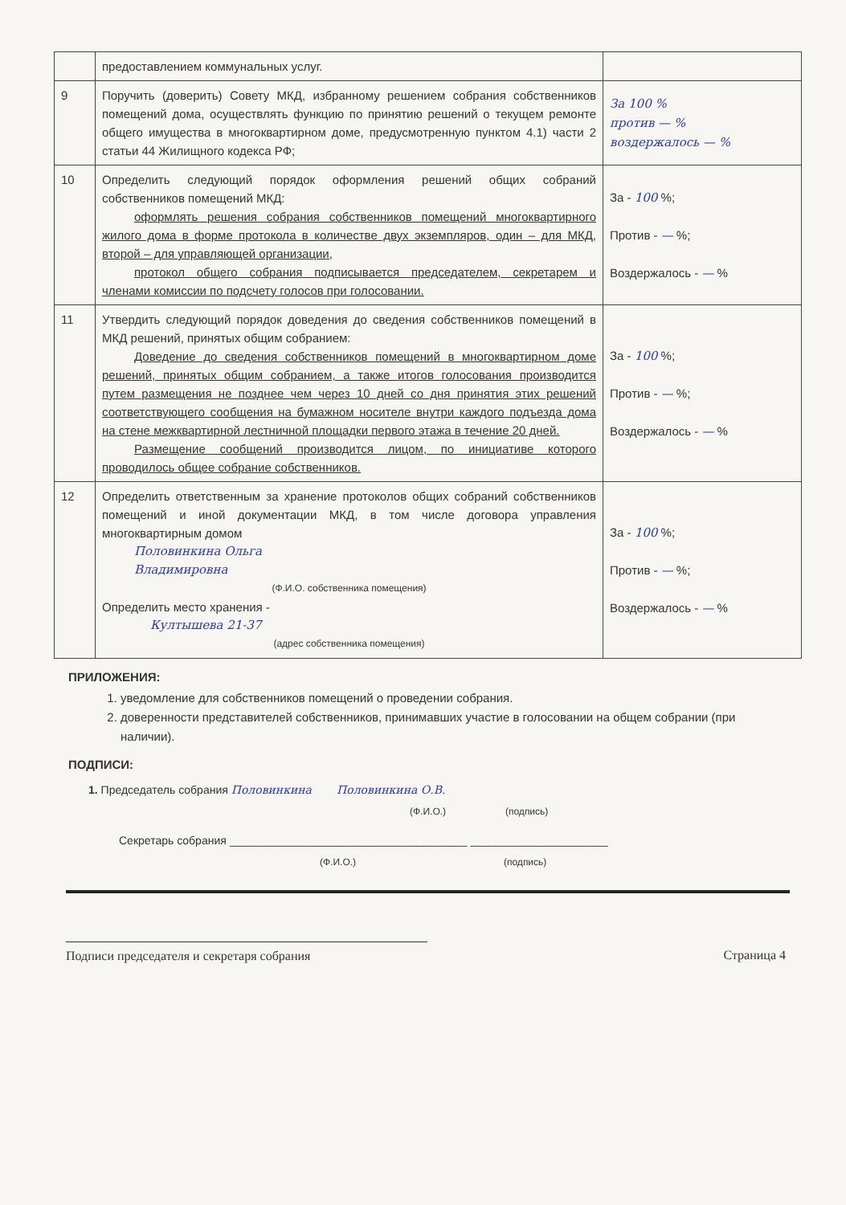| | предоставлением коммунальных услуг. | |
| 9 | Поручить (доверить) Совету МКД, избранному решением собрания собственников помещений дома, осуществлять функцию по принятию решений о текущем ремонте общего имущества в многоквартирном доме, предусмотренную пунктом 4.1) части 2 статьи 44 Жилищного кодекса РФ; | За 100 % против — % воздержалось — % |
| 10 | Определить следующий порядок оформления решений общих собраний собственников помещений МКД: оформлять решения собрания собственников помещений многоквартирного жилого дома в форме протокола в количестве двух экземпляров, один – для МКД, второй – для управляющей организации, протокол общего собрания подписывается председателем, секретарем и членами комиссии по подсчету голосов при голосовании. | За - 100 %; Против - — %; Воздержалось - — % |
| 11 | Утвердить следующий порядок доведения до сведения собственников помещений в МКД решений, принятых общим собранием: Доведение до сведения собственников помещений в многоквартирном доме решений, принятых общим собранием, а также итогов голосования производится путем размещения не позднее чем через 10 дней со дня принятия этих решений соответствующего сообщения на бумажном носителе внутри каждого подъезда дома на стене межквартирной лестничной площадки первого этажа в течение 20 дней. Размещение сообщений производится лицом, по инициативе которого проводилось общее собрание собственников. | За - 100 %; Против - — %; Воздержалось - — % |
| 12 | Определить ответственным за хранение протоколов общих собраний собственников помещений и иной документации МКД, в том числе договора управления многоквартирным домом Половинкина Ольга Владимировна (Ф.И.О. собственника помещения) Определить место хранения - Култышева 21-37 (адрес собственника помещения) | За - 100 %; Против - — %; Воздержалось - — % |
ПРИЛОЖЕНИЯ:
1. уведомление для собственников помещений о проведении собрания.
2. доверенности представителей собственников, принимавших участие в голосовании на общем собрании (при наличии).
ПОДПИСИ:
1. Председатель собрания Половинкина Половинкина О.В.
(Ф.И.О.) (подпись)
Секретарь собрания ______________________________________ ______________________
(Ф.И.О.) (подпись)
Подписи председателя и секретаря собрания Страница 4